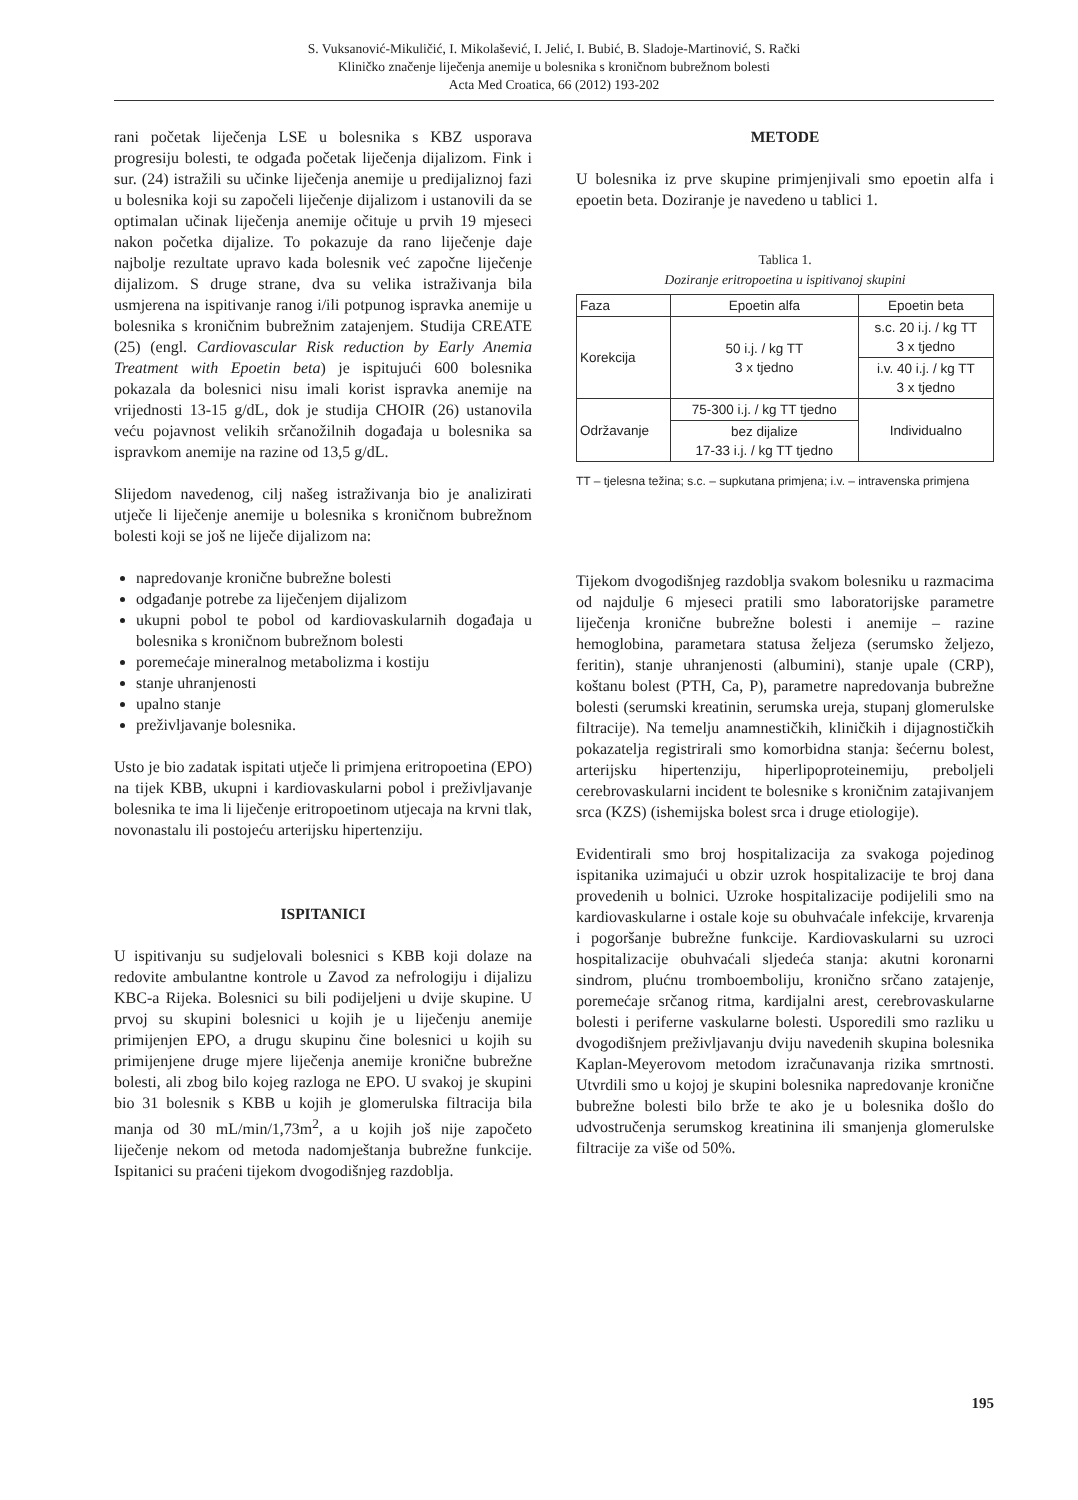S. Vuksanović-Mikuličić, I. Mikolašević, I. Jelić, I. Bubić, B. Sladoje-Martinović, S. Rački
Kliničko značenje liječenja anemije u bolesnika s kroničnom bubrežnom bolesti
Acta Med Croatica, 66 (2012) 193-202
rani početak liječenja LSE u bolesnika s KBZ usporava progresiju bolesti, te odgađa početak liječenja dijalizom. Fink i sur. (24) istražili su učinke liječenja anemije u predijaliznoj fazi u bolesnika koji su započeli liječenje dijalizom i ustanovili da se optimalan učinak liječenja anemije očituje u prvih 19 mjeseci nakon početka dijalize. To pokazuje da rano liječenje daje najbolje rezultate upravo kada bolesnik već započne liječenje dijalizom. S druge strane, dva su velika istraživanja bila usmjerena na ispitivanje ranog i/ili potpunog ispravka anemije u bolesnika s kroničnim bubrežnim zatajenjem. Studija CREATE (25) (engl. Cardiovascular Risk reduction by Early Anemia Treatment with Epoetin beta) je ispitujući 600 bolesnika pokazala da bolesnici nisu imali korist ispravka anemije na vrijednosti 13-15 g/dL, dok je studija CHOIR (26) ustanovila veću pojavnost velikih srčanožilnih događaja u bolesnika sa ispravkom anemije na razine od 13,5 g/dL.
Slijedom navedenog, cilj našeg istraživanja bio je analizirati utječe li liječenje anemije u bolesnika s kroničnom bubrežnom bolesti koji se još ne liječe dijalizom na:
napredovanje kronične bubrežne bolesti
odgađanje potrebe za liječenjem dijalizom
ukupni pobol te pobol od kardiovaskularnih događaja u bolesnika s kroničnom bubrežnom bolesti
poremećaje mineralnog metabolizma i kostiju
stanje uhranjenosti
upalno stanje
preživljavanje bolesnika.
Usto je bio zadatak ispitati utječe li primjena eritropoetina (EPO) na tijek KBB, ukupni i kardiovaskularni pobol i preživljavanje bolesnika te ima li liječenje eritropoetinom utjecaja na krvni tlak, novonastalu ili postojeću arterijsku hipertenziju.
ISPITANICI
U ispitivanju su sudjelovali bolesnici s KBB koji dolaze na redovite ambulantne kontrole u Zavod za nefrologiju i dijalizu KBC-a Rijeka. Bolesnici su bili podijeljeni u dvije skupine. U prvoj su skupini bolesnici u kojih je u liječenju anemije primijenjen EPO, a drugu skupinu čine bolesnici u kojih su primijenjene druge mjere liječenja anemije kronične bubrežne bolesti, ali zbog bilo kojeg razloga ne EPO. U svakoj je skupini bio 31 bolesnik s KBB u kojih je glomerulska filtracija bila manja od 30 mL/min/1,73m<sup>2</sup>, a u kojih još nije započeto liječenje nekom od metoda nadomještanja bubrežne funkcije. Ispitanici su praćeni tijekom dvogodišnjeg razdoblja.
METODE
U bolesnika iz prve skupine primjenjivali smo epoetin alfa i epoetin beta. Doziranje je navedeno u tablici 1.
Tablica 1.
Doziranje eritropoetina u ispitivanoj skupini
| Faza | Epoetin alfa | Epoetin beta |
| Korekcija | 50 i.j. / kg TT 3 x tjedno | s.c. 20 i.j. / kg TT 3 x tjedno |
| | | i.v. 40 i.j. / kg TT 3 x tjedno |
| Održavanje | 75-300 i.j. / kg TT tjedno | Individualno |
| | bez dijalize 17-33 i.j. / kg TT tjedno | |
TT – tjelesna težina; s.c. – supkutana primjena; i.v. – intravenska primjena
Tijekom dvogodišnjeg razdoblja svakom bolesniku u razmacima od najdulje 6 mjeseci pratili smo laboratorijske parametre liječenja kronične bubrežne bolesti i anemije – razine hemoglobina, parametara statusa željeza (serumsko željezo, feritin), stanje uhranjenosti (albumini), stanje upale (CRP), koštanu bolest (PTH, Ca, P), parametre napredovanja bubrežne bolesti (serumski kreatinin, serumska ureja, stupanj glomerulske filtracije). Na temelju anamnestičkih, kliničkih i dijagnostičkih pokazatelja registrirali smo komorbidna stanja: šećernu bolest, arterijsku hipertenziju, hiperlipoproteinemiju, preboljeli cerebrovaskularni incident te bolesnike s kroničnim zatajivanjem srca (KZS) (ishemijska bolest srca i druge etiologije).
Evidentirali smo broj hospitalizacija za svakoga pojedinog ispitanika uzimajući u obzir uzrok hospitalizacije te broj dana provedenih u bolnici. Uzroke hospitalizacije podijelili smo na kardiovaskularne i ostale koje su obuhvaćale infekcije, krvarenja i pogoršanje bubrežne funkcije. Kardiovaskularni su uzroci hospitalizacije obuhvaćali sljedeća stanja: akutni koronarni sindrom, plućnu tromboemboliju, kronično srčano zatajenje, poremećaje srčanog ritma, kardijalni arest, cerebrovaskularne bolesti i periferne vaskularne bolesti. Usporedili smo razliku u dvogodišnjem preživljavanju dviju navedenih skupina bolesnika Kaplan-Meyerovom metodom izračunavanja rizika smrtnosti. Utvrdili smo u kojoj je skupini bolesnika napredovanje kronične bubrežne bolesti bilo brže te ako je u bolesnika došlo do udvostručenja serumskog kreatinina ili smanjenja glomerulske filtracije za više od 50%.
195